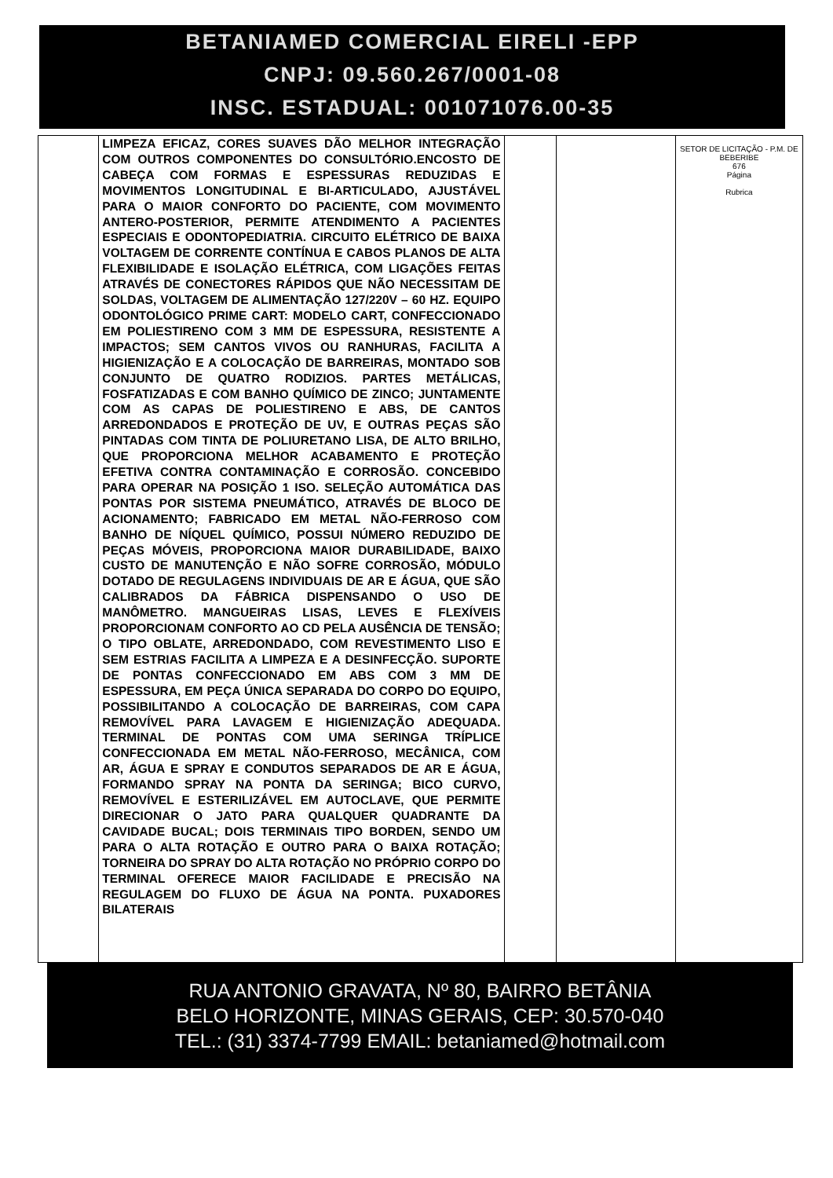BETANIAMED COMERCIAL EIRELI -EPP
CNPJ: 09.560.267/0001-08
INSC. ESTADUAL: 001071076.00-35
| | LIMPEZA EFICAZ, CORES SUAVES DÃO MELHOR INTEGRAÇÃO COM OUTROS COMPONENTES DO CONSULTÓRIO.ENCOSTO DE CABEÇA COM FORMAS E ESPESSURAS REDUZIDAS E MOVIMENTOS LONGITUDINAL E BI-ARTICULADO, AJUSTÁVEL PARA O MAIOR CONFORTO DO PACIENTE, COM MOVIMENTO ANTERO-POSTERIOR, PERMITE ATENDIMENTO A PACIENTES ESPECIAIS E ODONTOPEDIATRIA. CIRCUITO ELÉTRICO DE BAIXA VOLTAGEM DE CORRENTE CONTÍNUA E CABOS PLANOS DE ALTA FLEXIBILIDADE E ISOLAÇÃO ELÉTRICA, COM LIGAÇÕES FEITAS ATRAVÉS DE CONECTORES RÁPIDOS QUE NÃO NECESSITAM DE SOLDAS, VOLTAGEM DE ALIMENTAÇÃO 127/220V – 60 HZ. EQUIPO ODONTOLÓGICO PRIME CART: MODELO CART, CONFECCIONADO EM POLIESTIRENO COM 3 MM DE ESPESSURA, RESISTENTE A IMPACTOS; SEM CANTOS VIVOS OU RANHURAS, FACILITA A HIGIENIZAÇÃO E A COLOCAÇÃO DE BARREIRAS, MONTADO SOB CONJUNTO DE QUATRO RODIZIOS. PARTES METÁLICAS, FOSFATIZADAS E COM BANHO QUÍMICO DE ZINCO; JUNTAMENTE COM AS CAPAS DE POLIESTIRENO E ABS, DE CANTOS ARREDONDADOS E PROTEÇÃO DE UV, E OUTRAS PEÇAS SÃO PINTADAS COM TINTA DE POLIURETANO LISA, DE ALTO BRILHO, QUE PROPORCIONA MELHOR ACABAMENTO E PROTEÇÃO EFETIVA CONTRA CONTAMINAÇÃO E CORROSÃO. CONCEBIDO PARA OPERAR NA POSIÇÃO 1 ISO. SELEÇÃO AUTOMÁTICA DAS PONTAS POR SISTEMA PNEUMÁTICO, ATRAVÉS DE BLOCO DE ACIONAMENTO; FABRICADO EM METAL NÃO-FERROSO COM BANHO DE NÍQUEL QUÍMICO, POSSUI NÚMERO REDUZIDO DE PEÇAS MÓVEIS, PROPORCIONA MAIOR DURABILIDADE, BAIXO CUSTO DE MANUTENÇÃO E NÃO SOFRE CORROSÃO, MÓDULO DOTADO DE REGULAGENS INDIVIDUAIS DE AR E ÁGUA, QUE SÃO CALIBRADOS DA FÁBRICA DISPENSANDO O USO DE MANÔMETRO. MANGUEIRAS LISAS, LEVES E FLEXÍVEIS PROPORCIONAM CONFORTO AO CD PELA AUSÊNCIA DE TENSÃO; O TIPO OBLATE, ARREDONDADO, COM REVESTIMENTO LISO E SEM ESTRIAS FACILITA A LIMPEZA E A DESINFECÇÃO. SUPORTE DE PONTAS CONFECCIONADO EM ABS COM 3 MM DE ESPESSURA, EM PEÇA ÚNICA SEPARADA DO CORPO DO EQUIPO, POSSIBILITANDO A COLOCAÇÃO DE BARREIRAS, COM CAPA REMOVÍVEL PARA LAVAGEM E HIGIENIZAÇÃO ADEQUADA. TERMINAL DE PONTAS COM UMA SERINGA TRÍPLICE CONFECCIONADA EM METAL NÃO-FERROSO, MECÂNICA, COM AR, ÁGUA E SPRAY E CONDUTOS SEPARADOS DE AR E ÁGUA, FORMANDO SPRAY NA PONTA DA SERINGA; BICO CURVO, REMOVÍVEL E ESTERILIZÁVEL EM AUTOCLAVE, QUE PERMITE DIRECIONAR O JATO PARA QUALQUER QUADRANTE DA CAVIDADE BUCAL; DOIS TERMINAIS TIPO BORDEN, SENDO UM PARA O ALTA ROTAÇÃO E OUTRO PARA O BAIXA ROTAÇÃO; TORNEIRA DO SPRAY DO ALTA ROTAÇÃO NO PRÓPRIO CORPO DO TERMINAL OFERECE MAIOR FACILIDADE E PRECISÃO NA REGULAGEM DO FLUXO DE ÁGUA NA PONTA. PUXADORES BILATERAIS | | | SETOR DE LICITAÇÃO - P.M. DE BEBERIBE 676 Página Rubrica |
RUA ANTONIO GRAVATA, Nº 80, BAIRRO BETÂNIA
BELO HORIZONTE, MINAS GERAIS, CEP: 30.570-040
TEL.: (31) 3374-7799 EMAIL: betaniamed@hotmail.com